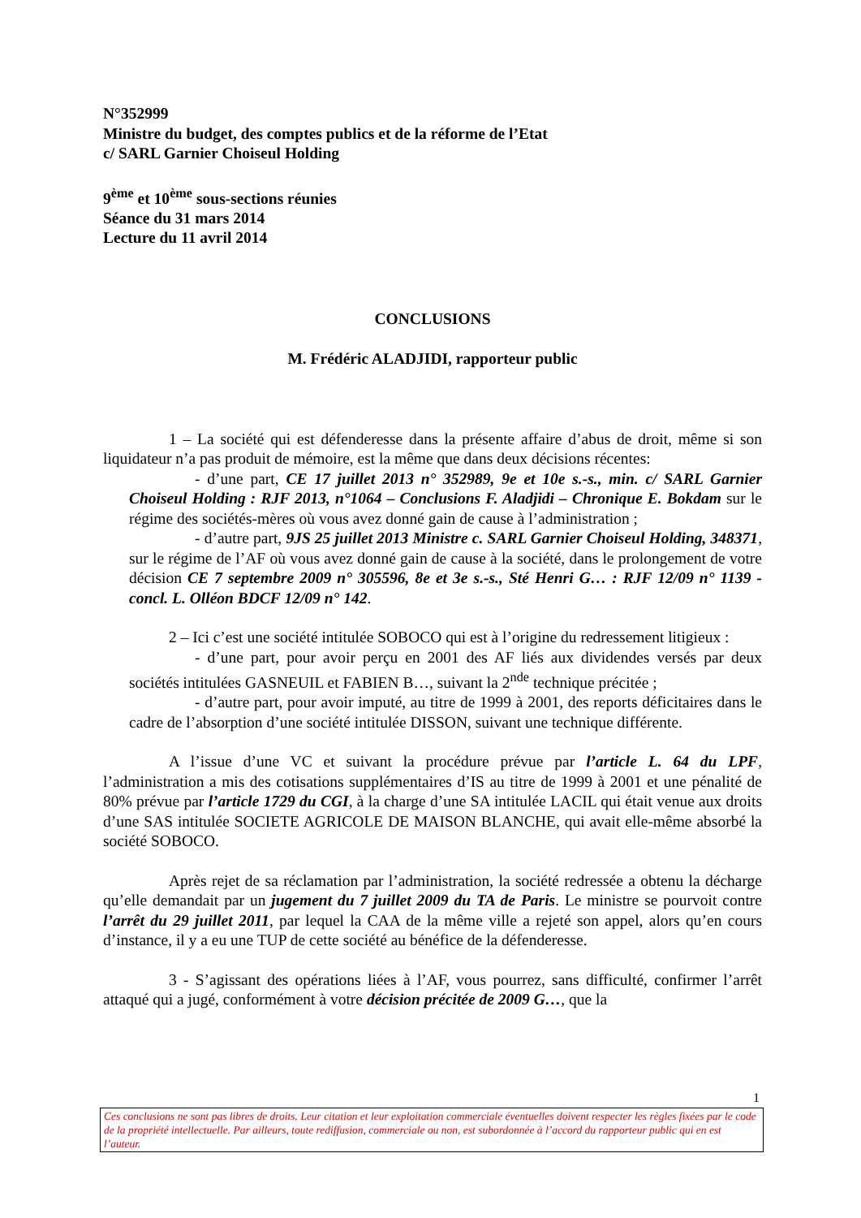N°352999
Ministre du budget, des comptes publics et de la réforme de l’Etat
c/ SARL Garnier Choiseul Holding
9<sup>ème</sup> et 10<sup>ème</sup> sous-sections réunies
Séance du 31 mars 2014
Lecture du 11 avril 2014
CONCLUSIONS
M. Frédéric ALADJIDI, rapporteur public
1 – La société qui est défenderesse dans la présente affaire d’abus de droit, même si son liquidateur n’a pas produit de mémoire, est la même que dans deux décisions récentes:
- d’une part, CE 17 juillet 2013 n° 352989, 9e et 10e s.-s., min. c/ SARL Garnier Choiseul Holding : RJF 2013, n°1064 – Conclusions F. Aladjidi – Chronique E. Bokdam sur le régime des sociétés-mères où vous avez donné gain de cause à l’administration ;
- d’autre part, 9JS 25 juillet 2013 Ministre c. SARL Garnier Choiseul Holding, 348371, sur le régime de l’AF où vous avez donné gain de cause à la société, dans le prolongement de votre décision CE 7 septembre 2009 n° 305596, 8e et 3e s.-s., Sté Henri G… : RJF 12/09 n° 1139 - concl. L. Olléon BDCF 12/09 n° 142.
2 – Ici c’est une société intitulée SOBOCO qui est à l’origine du redressement litigieux :
- d’une part, pour avoir perçu en 2001 des AF liés aux dividendes versés par deux sociétés intitulées GASNEUIL et FABIEN B…, suivant la 2<sup>nde</sup> technique précitée ;
- d’autre part, pour avoir imputé, au titre de 1999 à 2001, des reports déficitaires dans le cadre de l’absorption d’une société intitulée DISSON, suivant une technique différente.
A l’issue d’une VC et suivant la procédure prévue par l’article L. 64 du LPF, l’administration a mis des cotisations supplémentaires d’IS au titre de 1999 à 2001 et une pénalité de 80% prévue par l’article 1729 du CGI, à la charge d’une SA intitulée LACIL qui était venue aux droits d’une SAS intitulée SOCIETE AGRICOLE DE MAISON BLANCHE, qui avait elle-même absorbé la société SOBOCO.
Après rejet de sa réclamation par l’administration, la société redressée a obtenu la décharge qu’elle demandait par un jugement du 7 juillet 2009 du TA de Paris. Le ministre se pourvoit contre l’arrêt du 29 juillet 2011, par lequel la CAA de la même ville a rejeté son appel, alors qu’en cours d’instance, il y a eu une TUP de cette société au bénéfice de la défenderesse.
3 - S’agissant des opérations liées à l’AF, vous pourrez, sans difficulté, confirmer l’arrêt attaqué qui a jugé, conformément à votre décision précitée de 2009 G…, que la
1
Ces conclusions ne sont pas libres de droits. Leur citation et leur exploitation commerciale éventuelles doivent respecter les règles fixées par le code de la propriété intellectuelle. Par ailleurs, toute rediffusion, commerciale ou non, est subordonnée à l’accord du rapporteur public qui en est l’auteur.